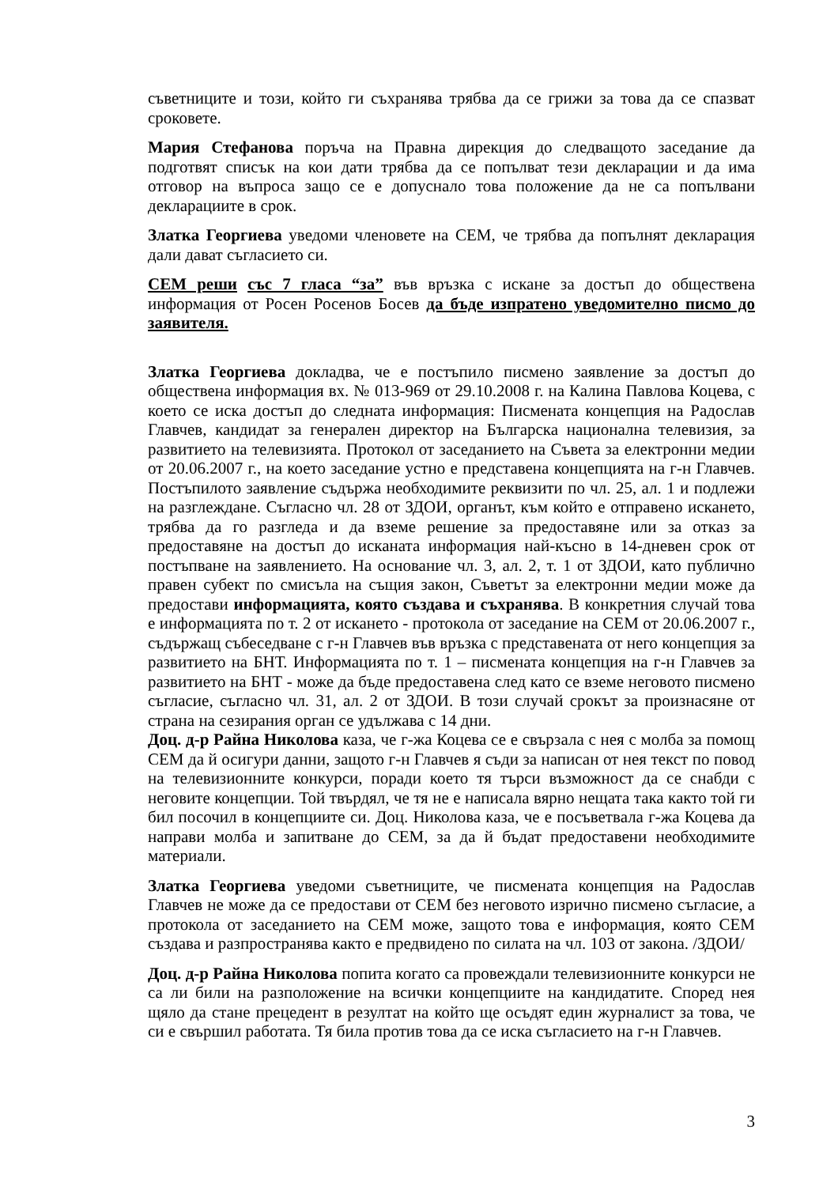съветниците и този, който ги съхранява трябва да се грижи за това да се спазват сроковете.
Мария Стефанова поръча на Правна дирекция до следващото заседание да подготвят списък на кои дати трябва да се попълват тези декларации и да има отговор на въпроса защо се е допуснало това положение да не са попълвани декларациите в срок.
Златка Георгиева уведоми членовете на СЕМ, че трябва да попълнят декларация дали дават съгласието си.
СЕМ реши със 7 гласа “за” във връзка с искане за достъп до обществена информация от Росен Росенов Босев да бъде изпратено уведомително писмо до заявителя.
Златка Георгиева докладва, че е постъпило писмено заявление за достъп до обществена информация вх. № 013-969 от 29.10.2008 г. на Калина Павлова Коцева, с което се иска достъп до следната информация: Писмената концепция на Радослав Главчев, кандидат за генерален директор на Българска национална телевизия, за развитието на телевизията. Протокол от заседанието на Съвета за електронни медии от 20.06.2007 г., на което заседание устно е представена концепцията на г-н Главчев. Постъпилото заявление съдържа необходимите реквизити по чл. 25, ал. 1 и подлежи на разглеждане. Съгласно чл. 28 от ЗДОИ, органът, към който е отправено искането, трябва да го разгледа и да вземе решение за предоставяне или за отказ за предоставяне на достъп до исканата информация най-късно в 14-дневен срок от постъпване на заявлението. На основание чл. 3, ал. 2, т. 1 от ЗДОИ, като публично правен субект по смисъла на същия закон, Съветът за електронни медии може да предостави информацията, която създава и съхранява. В конкретния случай това е информацията по т. 2 от искането - протокола от заседание на СЕМ от 20.06.2007 г., съдържащ събеседване с г-н Главчев във връзка с представената от него концепция за развитието на БНТ. Информацията по т. 1 – писмената концепция на г-н Главчев за развитието на БНТ - може да бъде предоставена след като се вземе неговото писмено съгласие, съгласно чл. 31, ал. 2 от ЗДОИ. В този случай срокът за произнасяне от страна на сезирания орган се удължава с 14 дни.
Доц. д-р Райна Николова каза, че г-жа Коцева се е свързала с нея с молба за помощ СЕМ да й осигури данни, защото г-н Главчев я съди за написан от нея текст по повод на телевизионните конкурси, поради което тя търси възможност да се снабди с неговите концепции. Той твърдял, че тя не е написала вярно нещата така както той ги бил посочил в концепциите си. Доц. Николова каза, че е посъветвала г-жа Коцева да направи молба и запитване до СЕМ, за да й бъдат предоставени необходимите материали.
Златка Георгиева уведоми съветниците, че писмената концепция на Радослав Главчев не може да се предостави от СЕМ без неговото изрично писмено съгласие, а протокола от заседанието на СЕМ може, защото това е информация, която СЕМ създава и разпространява както е предвидено по силата на чл. 103 от закона. /ЗДОИ/
Доц. д-р Райна Николова попита когато са провеждали телевизионните конкурси не са ли били на разположение на всички концепциите на кандидатите. Според нея щяло да стане прецедент в резултат на който ще осъдят един журналист за това, че си е свършил работата. Тя била против това да се иска съгласието на г-н Главчев.
3